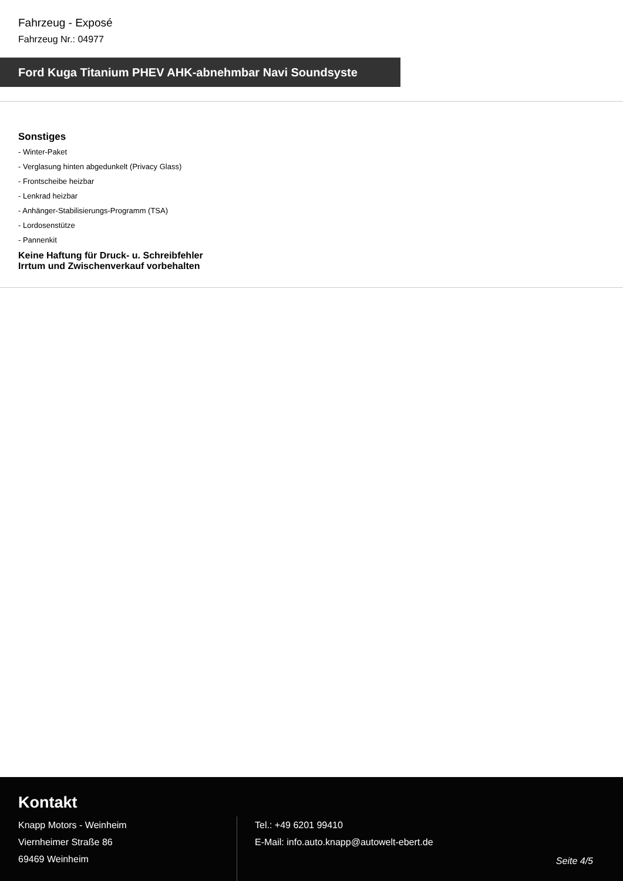Fahrzeug - Exposé
Fahrzeug Nr.: 04977
Ford Kuga Titanium PHEV AHK-abnehmbar Navi Soundsyste
Sonstiges
- Winter-Paket
- Verglasung hinten abgedunkelt (Privacy Glass)
- Frontscheibe heizbar
- Lenkrad heizbar
- Anhänger-Stabilisierungs-Programm (TSA)
- Lordosenstütze
- Pannenkit
Keine Haftung für Druck- u. Schreibfehler
Irrtum und Zwischenverkauf vorbehalten
Kontakt
Knapp Motors - Weinheim
Viernheimer Straße 86
69469 Weinheim
Tel.: +49 6201 99410
E-Mail: info.auto.knapp@autowelt-ebert.de
Seite 4/5